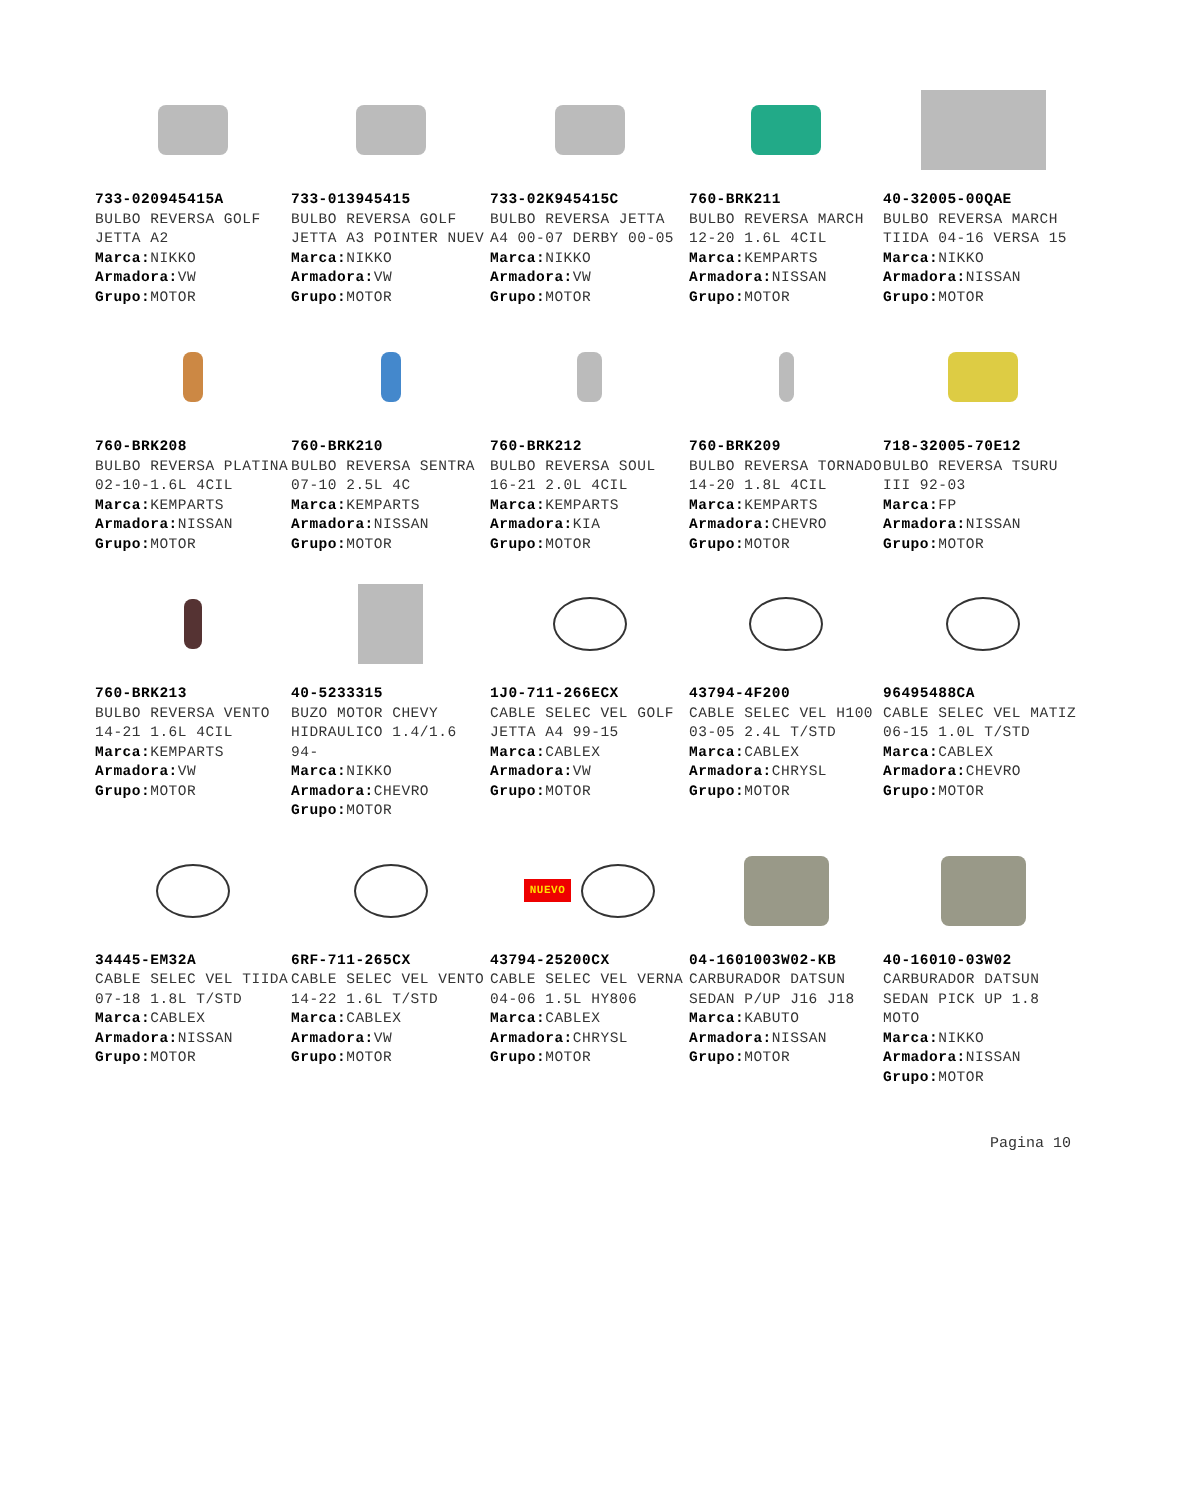733-020945415A
BULBO REVERSA GOLF JETTA A2
Marca: NIKKO
Armadora: VW
Grupo: MOTOR
733-013945415
BULBO REVERSA GOLF JETTA A3 POINTER NUEV
Marca: NIKKO
Armadora: VW
Grupo: MOTOR
733-02K945415C
BULBO REVERSA JETTA A4 00-07 DERBY 00-05
Marca: NIKKO
Armadora: VW
Grupo: MOTOR
760-BRK211
BULBO REVERSA MARCH 12-20 1.6L 4CIL
Marca: KEMPARTS
Armadora: NISSAN
Grupo: MOTOR
40-32005-00QAE
BULBO REVERSA MARCH TIIDA 04-16 VERSA 15
Marca: NIKKO
Armadora: NISSAN
Grupo: MOTOR
760-BRK208
BULBO REVERSA PLATINA 02-10-1.6L 4CIL
Marca: KEMPARTS
Armadora: NISSAN
Grupo: MOTOR
760-BRK210
BULBO REVERSA SENTRA 07-10 2.5L 4C
Marca: KEMPARTS
Armadora: NISSAN
Grupo: MOTOR
760-BRK212
BULBO REVERSA SOUL 16-21 2.0L 4CIL
Marca: KEMPARTS
Armadora: KIA
Grupo: MOTOR
760-BRK209
BULBO REVERSA TORNADO 14-20 1.8L 4CIL
Marca: KEMPARTS
Armadora: CHEVRO
Grupo: MOTOR
718-32005-70E12
BULBO REVERSA TSURU III 92-03
Marca: FP
Armadora: NISSAN
Grupo: MOTOR
760-BRK213
BULBO REVERSA VENTO 14-21 1.6L 4CIL
Marca: KEMPARTS
Armadora: VW
Grupo: MOTOR
40-5233315
BUZO MOTOR CHEVY HIDRAULICO 1.4/1.6 94-
Marca: NIKKO
Armadora: CHEVRO
Grupo: MOTOR
1J0-711-266ECX
CABLE SELEC VEL GOLF JETTA A4 99-15
Marca: CABLEX
Armadora: VW
Grupo: MOTOR
43794-4F200
CABLE SELEC VEL H100 03-05 2.4L T/STD
Marca: CABLEX
Armadora: CHRYSL
Grupo: MOTOR
96495488CA
CABLE SELEC VEL MATIZ 06-15 1.0L T/STD
Marca: CABLEX
Armadora: CHEVRO
Grupo: MOTOR
34445-EM32A
CABLE SELEC VEL TIIDA 07-18 1.8L T/STD
Marca: CABLEX
Armadora: NISSAN
Grupo: MOTOR
6RF-711-265CX
CABLE SELEC VEL VENTO 14-22 1.6L T/STD
Marca: CABLEX
Armadora: VW
Grupo: MOTOR
NUEVO
43794-25200CX
CABLE SELEC VEL VERNA 04-06 1.5L HY806
Marca: CABLEX
Armadora: CHRYSL
Grupo: MOTOR
04-1601003W02-KB
CARBURADOR DATSUN SEDAN P/UP J16 J18
Marca: KABUTO
Armadora: NISSAN
Grupo: MOTOR
40-16010-03W02
CARBURADOR DATSUN SEDAN PICK UP 1.8 MOTO
Marca: NIKKO
Armadora: NISSAN
Grupo: MOTOR
Pagina 10